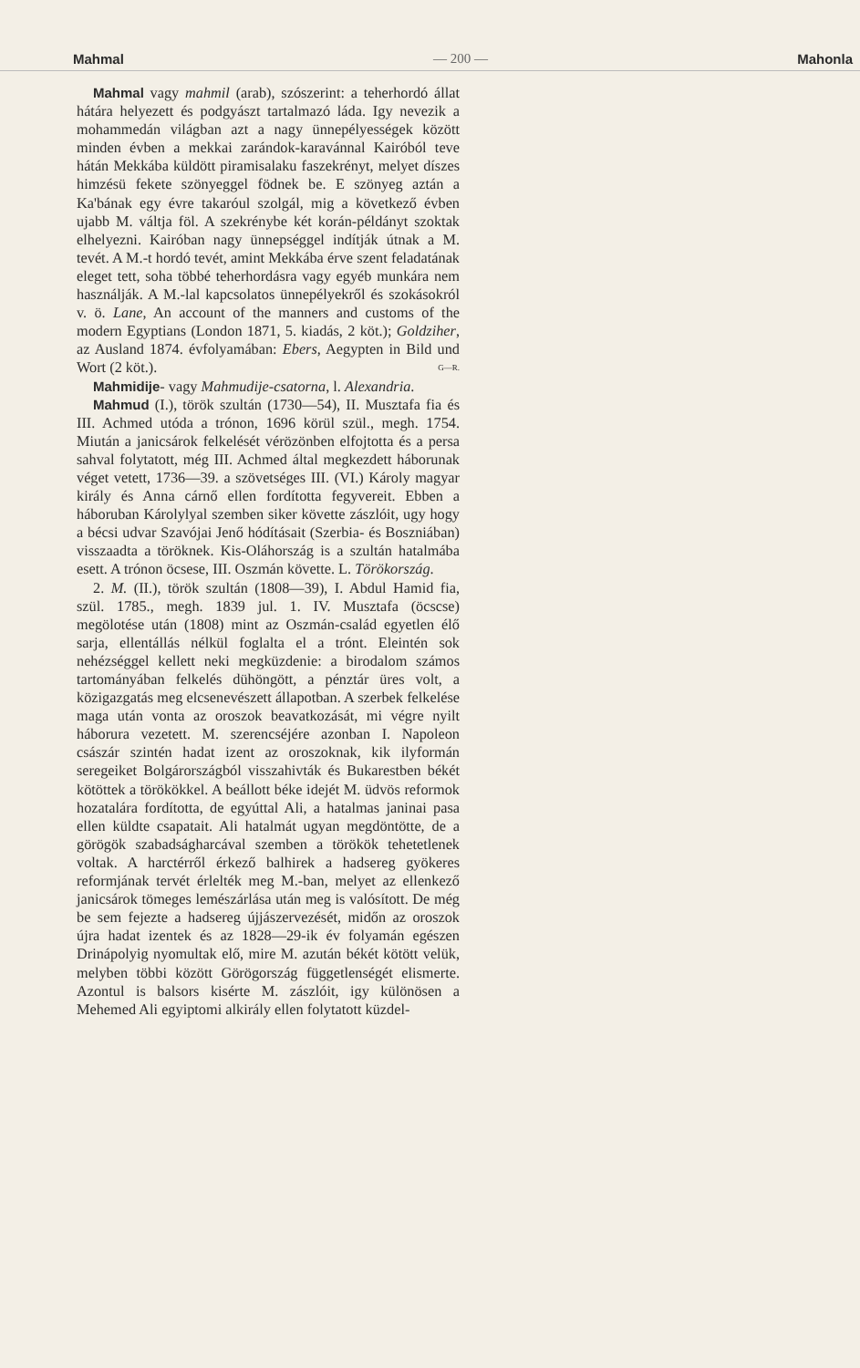Mahmal — 200 — Mahonla
Mahmal vagy mahmil (arab), szószerint: a teherhordó állat hátára helyezett és podgyászt tartalmazó láda. Igy nevezik a mohammedán világban azt a nagy ünnepélyességek között minden évben a mekkai zarándok-karavánnal Kairóból teve hátán Mekkába küldött piramisalaku faszekrényt, melyet díszes himzésü fekete szönyeggel födnek be. E szönyeg aztán a Ka'bának egy évre takaróul szolgál, mig a következő évben ujabb M. váltja föl. A szekrénybe két korán-példányt szoktak elhelyezni. Kairóban nagy ünnepséggel indítják útnak a M. tevét. A M.-t hordó tevét, amint Mekkába érve szent feladatának eleget tett, soha többé teherhordásra vagy egyéb munkára nem használják. A M.-lal kapcsolatos ünnepélyekről és szokásokról v. ö. Lane, An account of the manners and customs of the modern Egyptians (London 1871, 5. kiadás, 2 köt.); Goldziher, az Ausland 1874. évfolyamában: Ebers, Aegypten in Bild und Wort (2 köt.). G—R.
Mahmidije- vagy Mahmudije-csatorna, l. Alexandria.
Mahmud (I.), török szultán (1730—54), II. Musztafa fia és III. Achmed utóda a trónon, 1696 körül szül., megh. 1754. Miután a janicsárok felkelését vérözönben elfojtotta és a persa sahval folytatott, még III. Achmed által megkezdett háborunak véget vetett, 1736—39. a szövetséges III. (VI.) Károly magyar király és Anna cárnő ellen fordította fegyvereit. Ebben a háboruban Károlylyal szemben siker követte zászlóit, ugy hogy a bécsi udvar Szavójai Jenő hódításait (Szerbia- és Boszniában) visszaadta a töröknek. Kis-Oláhország is a szultán hatalmába esett. A trónon öcsese, III. Oszmán követte. L. Törökország.
2. M. (II.), török szultán (1808—39), I. Abdul Hamid fia, szül. 1785., megh. 1839 jul. 1. IV. Musztafa (öcscse) megölotése után (1808) mint az Oszmán-család egyetlen élő sarja, ellentállás nélkül foglalta el a trónt. Eleintén sok nehézséggel kellett neki megküzdenie: a birodalom számos tartományában felkelés dühöngött, a pénztár üres volt, a közigazgatás meg elcsenevészett állapotban. A szerbek felkelése maga után vonta az oroszok beavatkozását, mi végre nyilt háborura vezetett. M. szerencséjére azonban I. Napoleon császár szintén hadat izent az oroszoknak, kik ilyformán seregeiket Bolgárországból visszahivták és Bukarestben békét kötöttek a törökökkel. A beállott béke idejét M. üdvös reformok hozatalára fordította, de egyúttal Ali, a hatalmas janinai pasa ellen küldte csapatait. Ali hatalmát ugyan megdöntötte, de a görögök szabadságharcával szemben a törökök tehetetlenek voltak. A harctérről érkező balhirek a hadsereg gyökeres reformjának tervét érlelték meg M.-ban, melyet az ellenkező janicsárok tömeges lemészárlása után meg is valósított. De még be sem fejezte a hadsereg újjászervezését, midőn az oroszok újra hadat izentek és az 1828—29-ik év folyamán egészen Drinápolyig nyomultak elő, mire M. azután békét kötött velük, melyben többi között Görögország függetlenségét elismerte. Azontul is balsors kisérte M. zászlóit, igy különösen a Mehemed Ali egyiptomi alkirály ellen folytatott küzdel-